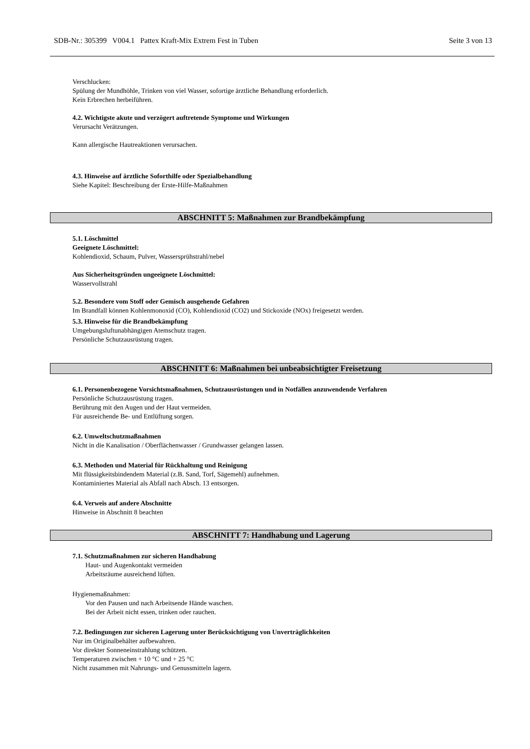SDB-Nr.: 305399 V004.1 Pattex Kraft-Mix Extrem Fest in Tuben Seite 3 von 13
Verschlucken:
Spülung der Mundhöhle, Trinken von viel Wasser, sofortige ärztliche Behandlung erforderlich.
Kein Erbrechen herbeiführen.
4.2. Wichtigste akute und verzögert auftretende Symptome und Wirkungen
Verursacht Verätzungen.
Kann allergische Hautreaktionen verursachen.
4.3. Hinweise auf ärztliche Soforthilfe oder Spezialbehandlung
Siehe Kapitel: Beschreibung der Erste-Hilfe-Maßnahmen
ABSCHNITT 5: Maßnahmen zur Brandbekämpfung
5.1. Löschmittel
Geeignete Löschmittel:
Kohlendioxid, Schaum, Pulver, Wassersprühstrahl/nebel
Aus Sicherheitsgründen ungeeignete Löschmittel:
Wasservollstrahl
5.2. Besondere vom Stoff oder Gemisch ausgehende Gefahren
Im Brandfall können Kohlenmonoxid (CO), Kohlendioxid (CO2) und Stickoxide (NOx) freigesetzt werden.
5.3. Hinweise für die Brandbekämpfung
Umgebungsluftunabhängigen Atemschutz tragen.
Persönliche Schutzausrüstung tragen.
ABSCHNITT 6: Maßnahmen bei unbeabsichtigter Freisetzung
6.1. Personenbezogene Vorsichtsmaßnahmen, Schutzausrüstungen und in Notfällen anzuwendende Verfahren
Persönliche Schutzausrüstung tragen.
Berührung mit den Augen und der Haut vermeiden.
Für ausreichende Be- und Entlüftung sorgen.
6.2. Umweltschutzmaßnahmen
Nicht in die Kanalisation / Oberflächenwasser / Grundwasser gelangen lassen.
6.3. Methoden und Material für Rückhaltung und Reinigung
Mit flüssigkeitsbindendem Material (z.B. Sand, Torf, Sägemehl) aufnehmen.
Kontaminiertes Material als Abfall nach Absch. 13 entsorgen.
6.4. Verweis auf andere Abschnitte
Hinweise in Abschnitt 8 beachten
ABSCHNITT 7: Handhabung und Lagerung
7.1. Schutzmaßnahmen zur sicheren Handhabung
Haut- und Augenkontakt vermeiden
Arbeitsräume ausreichend lüften.
Hygienemaßnahmen:
Vor den Pausen und nach Arbeitsende Hände waschen.
Bei der Arbeit nicht essen, trinken oder rauchen.
7.2. Bedingungen zur sicheren Lagerung unter Berücksichtigung von Unverträglichkeiten
Nur im Originalbehälter aufbewahren.
Vor direkter Sonneneinstrahlung schützen.
Temperaturen zwischen + 10 °C und + 25 °C
Nicht zusammen mit Nahrungs- und Genussmitteln lagern.